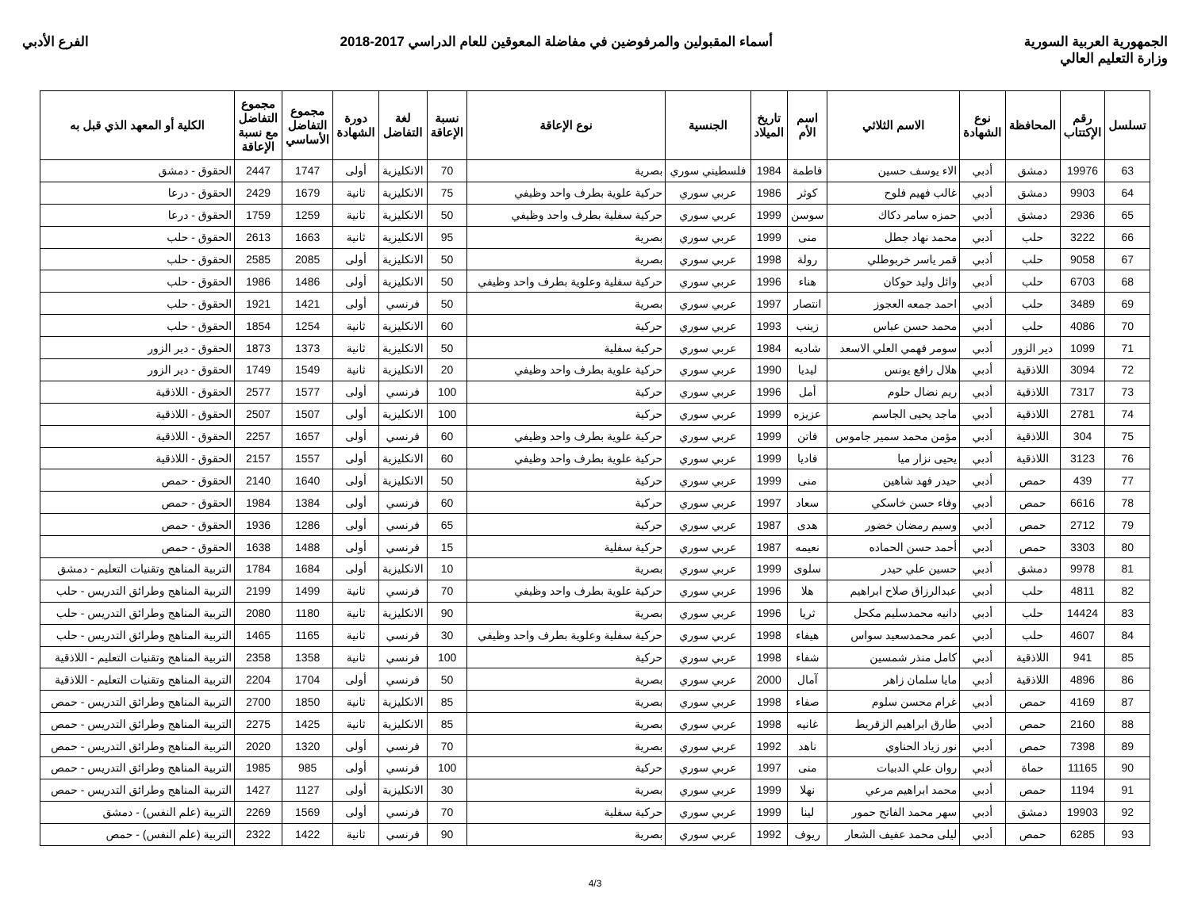الجمهورية العربية السورية
وزارة التعليم العالي
أسماء المقبولين والمرفوضين في مفاضلة المعوقين للعام الدراسي 2017-2018
الفرع الأدبي
| تسلسل | رقم الإكتتاب | المحافظة | نوع الشهادة | الاسم الثلاثي | اسم الأم | تاريخ الميلاد | الجنسية | نوع الإعاقة | نسبة الإعاقة | لغة التفاضل | دورة الشهادة | مجموع التفاضل الأساسي | مجموع التفاضل مع نسبة الإعاقة | الكلية أو المعهد الذي قبل به |
| --- | --- | --- | --- | --- | --- | --- | --- | --- | --- | --- | --- | --- | --- | --- |
| 63 | 19976 | دمشق | أدبي | الاء يوسف حسين | فاطمة | 1984 | فلسطيني سوري | بصرية | 70 | الانكليزية | أولى | 1747 | 2447 | الحقوق - دمشق |
| 64 | 9903 | دمشق | أدبي | غالب فهيم فلوح | كوثر | 1986 | عربي سوري | حركية علوية بطرف واحد وظيفي | 75 | الانكليزية | ثانية | 1679 | 2429 | الحقوق - درعا |
| 65 | 2936 | دمشق | أدبي | حمزه سامر دكاك | سوسن | 1999 | عربي سوري | حركية سفلية بطرف واحد وظيفي | 50 | الانكليزية | ثانية | 1259 | 1759 | الحقوق - درعا |
| 66 | 3222 | حلب | أدبي | محمد نهاد جطل | منى | 1999 | عربي سوري | بصرية | 95 | الانكليزية | ثانية | 1663 | 2613 | الحقوق - حلب |
| 67 | 9058 | حلب | أدبي | قمر ياسر خربوطلي | رولة | 1998 | عربي سوري | بصرية | 50 | الانكليزية | أولى | 2085 | 2585 | الحقوق - حلب |
| 68 | 6703 | حلب | أدبي | وائل وليد حوكان | هناء | 1996 | عربي سوري | حركية سفلية وعلوية بطرف واحد وظيفي | 50 | الانكليزية | أولى | 1486 | 1986 | الحقوق - حلب |
| 69 | 3489 | حلب | أدبي | احمد جمعه العجوز | انتصار | 1997 | عربي سوري | بصرية | 50 | فرنسي | أولى | 1421 | 1921 | الحقوق - حلب |
| 70 | 4086 | حلب | أدبي | محمد حسن عباس | زينب | 1993 | عربي سوري | حركية | 60 | الانكليزية | ثانية | 1254 | 1854 | الحقوق - حلب |
| 71 | 1099 | دير الزور | أدبي | سومر فهمي العلي الاسعد | شاديه | 1984 | عربي سوري | حركية سفلية | 50 | الانكليزية | ثانية | 1373 | 1873 | الحقوق - دير الزور |
| 72 | 3094 | اللاذقية | أدبي | هلال رافع يونس | ليديا | 1990 | عربي سوري | حركية علوية بطرف واحد وظيفي | 20 | الانكليزية | ثانية | 1549 | 1749 | الحقوق - دير الزور |
| 73 | 7317 | اللاذقية | أدبي | ريم نضال حلوم | أمل | 1996 | عربي سوري | حركية | 100 | فرنسي | أولى | 1577 | 2577 | الحقوق - اللاذقية |
| 74 | 2781 | اللاذقية | أدبي | ماجد يحيى الجاسم | عزيزه | 1999 | عربي سوري | حركية | 100 | الانكليزية | أولى | 1507 | 2507 | الحقوق - اللاذقية |
| 75 | 304 | اللاذقية | أدبي | مؤمن محمد سمير جاموس | فاتن | 1999 | عربي سوري | حركية علوية بطرف واحد وظيفي | 60 | فرنسي | أولى | 1657 | 2257 | الحقوق - اللاذقية |
| 76 | 3123 | اللاذقية | أدبي | يحيى نزار ميا | فاديا | 1999 | عربي سوري | حركية علوية بطرف واحد وظيفي | 60 | الانكليزية | أولى | 1557 | 2157 | الحقوق - اللاذقية |
| 77 | 439 | حمص | أدبي | حيدر فهد شاهين | منى | 1999 | عربي سوري | حركية | 50 | الانكليزية | أولى | 1640 | 2140 | الحقوق - حمص |
| 78 | 6616 | حمص | أدبي | وفاء حسن خاسكي | سعاد | 1997 | عربي سوري | حركية | 60 | فرنسي | أولى | 1384 | 1984 | الحقوق - حمص |
| 79 | 2712 | حمص | أدبي | وسيم رمضان خضور | هدى | 1987 | عربي سوري | حركية | 65 | فرنسي | أولى | 1286 | 1936 | الحقوق - حمص |
| 80 | 3303 | حمص | أدبي | أحمد حسن الحماده | نعيمه | 1987 | عربي سوري | حركية سفلية | 15 | فرنسي | أولى | 1488 | 1638 | الحقوق - حمص |
| 81 | 9978 | دمشق | أدبي | حسين علي حيدر | سلوى | 1999 | عربي سوري | بصرية | 10 | الانكليزية | أولى | 1684 | 1784 | التربية المناهج وتقنيات التعليم - دمشق |
| 82 | 4811 | حلب | أدبي | عبدالرزاق صلاح ابراهيم | هلا | 1996 | عربي سوري | حركية علوية بطرف واحد وظيفي | 70 | فرنسي | ثانية | 1499 | 2199 | التربية المناهج وطرائق التدريس - حلب |
| 83 | 14424 | حلب | أدبي | دانيه محمدسليم مكحل | ثريا | 1996 | عربي سوري | بصرية | 90 | الانكليزية | ثانية | 1180 | 2080 | التربية المناهج وطرائق التدريس - حلب |
| 84 | 4607 | حلب | أدبي | عمر محمدسعيد سواس | هيفاء | 1998 | عربي سوري | حركية سفلية وعلوية بطرف واحد وظيفي | 30 | فرنسي | ثانية | 1165 | 1465 | التربية المناهج وطرائق التدريس - حلب |
| 85 | 941 | اللاذقية | أدبي | كامل منذر شمسين | شفاء | 1998 | عربي سوري | حركية | 100 | فرنسي | ثانية | 1358 | 2358 | التربية المناهج وتقنيات التعليم - اللاذقية |
| 86 | 4896 | اللاذقية | أدبي | مايا سلمان زاهر | آمال | 2000 | عربي سوري | بصرية | 50 | فرنسي | أولى | 1704 | 2204 | التربية المناهج وتقنيات التعليم - اللاذقية |
| 87 | 4169 | حمص | أدبي | غرام محسن سلوم | صفاء | 1998 | عربي سوري | بصرية | 85 | الانكليزية | ثانية | 1850 | 2700 | التربية المناهج وطرائق التدريس - حمص |
| 88 | 2160 | حمص | أدبي | طارق ابراهيم الزقريط | غانيه | 1998 | عربي سوري | بصرية | 85 | الانكليزية | ثانية | 1425 | 2275 | التربية المناهج وطرائق التدريس - حمص |
| 89 | 7398 | حمص | أدبي | نور زياد الحناوي | ناهد | 1992 | عربي سوري | بصرية | 70 | فرنسي | أولى | 1320 | 2020 | التربية المناهج وطرائق التدريس - حمص |
| 90 | 11165 | حماة | أدبي | روان علي الدبيات | منى | 1997 | عربي سوري | حركية | 100 | فرنسي | أولى | 985 | 1985 | التربية المناهج وطرائق التدريس - حمص |
| 91 | 1194 | حمص | أدبي | محمد ابراهيم مرعي | نهلا | 1999 | عربي سوري | بصرية | 30 | الانكليزية | أولى | 1127 | 1427 | التربية المناهج وطرائق التدريس - حمص |
| 92 | 19903 | دمشق | أدبي | سهر محمد الفاتح حمور | لينا | 1999 | عربي سوري | حركية سفلية | 70 | فرنسي | أولى | 1569 | 2269 | التربية (علم النفس) - دمشق |
| 93 | 6285 | حمص | أدبي | ليلى محمد عفيف الشعار | ريوف | 1992 | عربي سوري | بصرية | 90 | فرنسي | ثانية | 1422 | 2322 | التربية (علم النفس) - حمص |
4/3